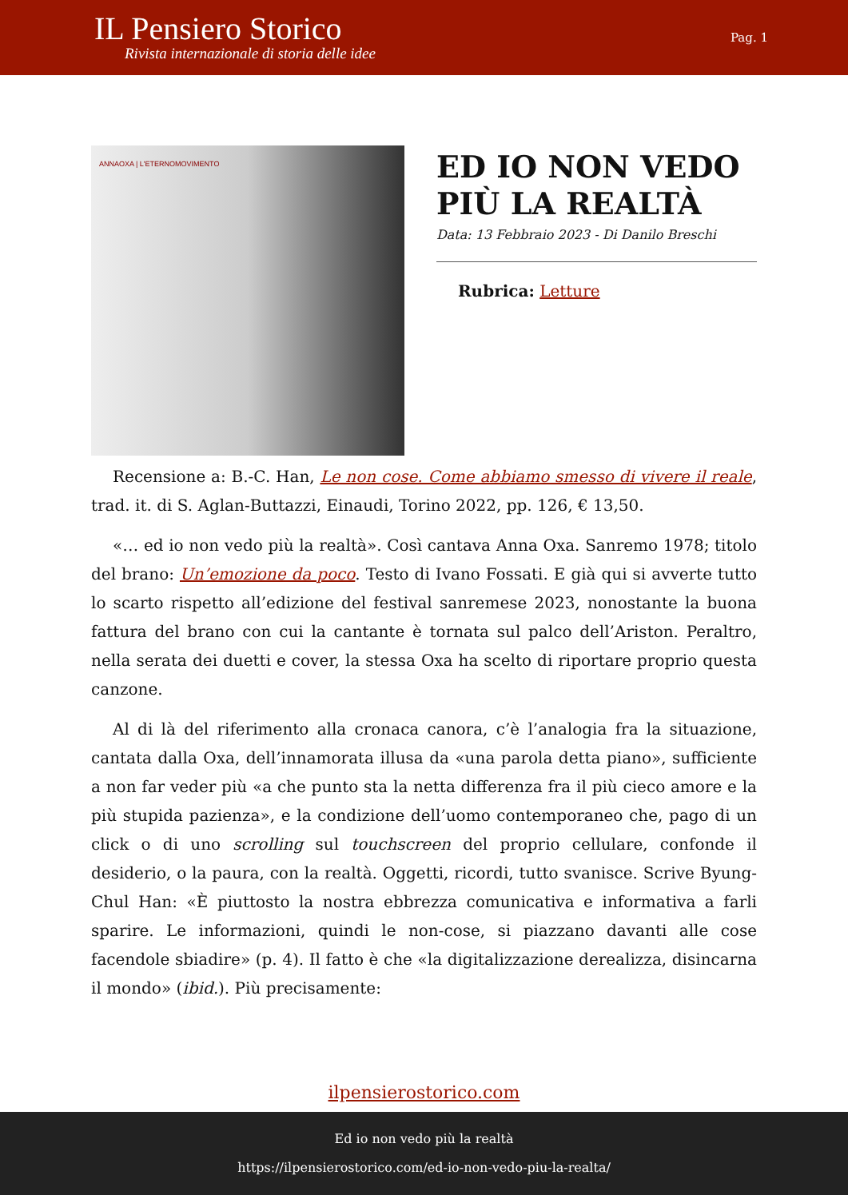IL Pensiero Storico
Rivista internazionale di storia delle idee
Pag. 1
ANNAOXA | L'ETERNOMOVIMENTO
ED IO NON VEDO PIÙ LA REALTÀ
Data: 13 Febbraio 2023 - Di Danilo Breschi
Rubrica: Letture
Recensione a: B.-C. Han, Le non cose. Come abbiamo smesso di vivere il reale, trad. it. di S. Aglan-Buttazzi, Einaudi, Torino 2022, pp. 126, € 13,50.
«… ed io non vedo più la realtà». Così cantava Anna Oxa. Sanremo 1978; titolo del brano: Un’emozione da poco. Testo di Ivano Fossati. E già qui si avverte tutto lo scarto rispetto all’edizione del festival sanremese 2023, nonostante la buona fattura del brano con cui la cantante è tornata sul palco dell’Ariston. Peraltro, nella serata dei duetti e cover, la stessa Oxa ha scelto di riportare proprio questa canzone.
Al di là del riferimento alla cronaca canora, c’è l’analogia fra la situazione, cantata dalla Oxa, dell’innamorata illusa da «una parola detta piano», sufficiente a non far veder più «a che punto sta la netta differenza fra il più cieco amore e la più stupida pazienza», e la condizione dell’uomo contemporaneo che, pago di un click o di uno scrolling sul touchscreen del proprio cellulare, confonde il desiderio, o la paura, con la realtà. Oggetti, ricordi, tutto svanisce. Scrive Byung-Chul Han: «È piuttosto la nostra ebbrezza comunicativa e informativa a farli sparire. Le informazioni, quindi le non-cose, si piazzano davanti alle cose facendole sbiadire» (p. 4). Il fatto è che «la digitalizzazione derealizza, disincarna il mondo» (ibid.). Più precisamente:
ilpensierostorico.com
Ed io non vedo più la realtà
https://ilpensierostorico.com/ed-io-non-vedo-piu-la-realta/